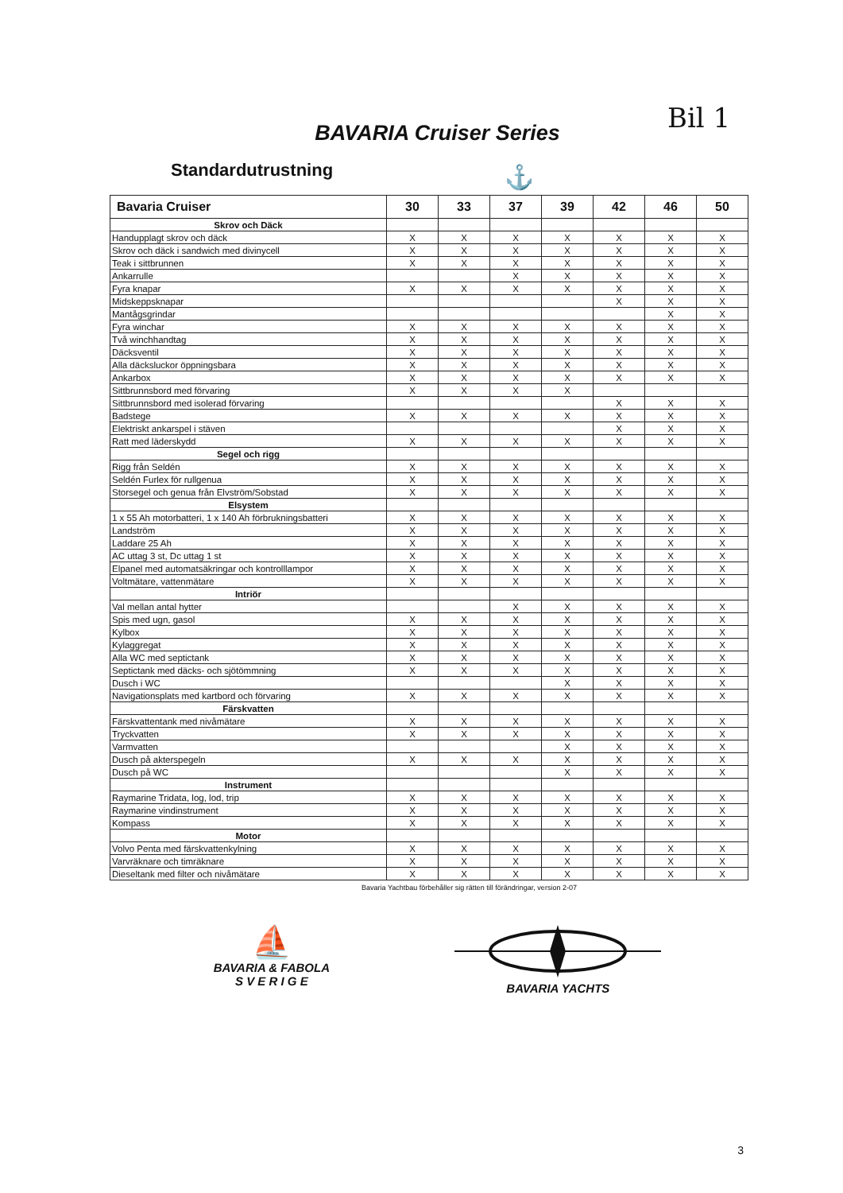Bil 1
BAVARIA Cruiser Series
Standardutrustning
⚓
| Bavaria Cruiser | 30 | 33 | 37 | 39 | 42 | 46 | 50 |
| --- | --- | --- | --- | --- | --- | --- | --- |
| Skrov och Däck | | | | | | | |
| Handupplagt skrov och däck | X | X | X | X | X | X | X |
| Skrov och däck i sandwich med divinycell | X | X | X | X | X | X | X |
| Teak i sittbrunnen | X | X | X | X | X | X | X |
| Ankarrulle | | | X | X | X | X | X |
| Fyra knapar | X | X | X | X | X | X | X |
| Midskeppsknapar | | | | | X | X | X |
| Mantågsgrindar | | | | | | X | X |
| Fyra winchar | X | X | X | X | X | X | X |
| Två winchhandtag | X | X | X | X | X | X | X |
| Däcksventil | X | X | X | X | X | X | X |
| Alla däcksluckor öppningsbara | X | X | X | X | X | X | X |
| Ankarbox | X | X | X | X | X | X | X |
| Sittbrunnsbord med förvaring | X | X | X | X | | | |
| Sittbrunnsbord med isolerad förvaring | | | | | X | X | X |
| Badstege | X | X | X | X | X | X | X |
| Elektriskt ankarspel i stäven | | | | | X | X | X |
| Ratt med läderskydd | X | X | X | X | X | X | X |
| Segel och rigg | | | | | | | |
| Rigg från Seldén | X | X | X | X | X | X | X |
| Seldén Furlex för rullgenua | X | X | X | X | X | X | X |
| Storsegel och genua från Elvström/Sobstad | X | X | X | X | X | X | X |
| Elsystem | | | | | | | |
| 1 x 55 Ah motorbatteri, 1 x 140 Ah förbrukningsbatteri | X | X | X | X | X | X | X |
| Landström | X | X | X | X | X | X | X |
| Laddare 25 Ah | X | X | X | X | X | X | X |
| AC uttag 3 st, Dc uttag 1 st | X | X | X | X | X | X | X |
| Elpanel med automatsäkringar och kontrolllampor | X | X | X | X | X | X | X |
| Voltmätare, vattenmätare | X | X | X | X | X | X | X |
| Intriör | | | | | | | |
| Val mellan antal hytter | | | X | X | X | X | X |
| Spis med ugn, gasol | X | X | X | X | X | X | X |
| Kylbox | X | X | X | X | X | X | X |
| Kylaggregat | X | X | X | X | X | X | X |
| Alla WC med septictank | X | X | X | X | X | X | X |
| Septictank med däcks- och sjötömmning | X | X | X | X | X | X | X |
| Dusch i WC | | | | X | X | X | X |
| Navigationsplats med kartbord och förvaring | X | X | X | X | X | X | X |
| Färskvatten | | | | | | | |
| Färskvattentank med nivåmätare | X | X | X | X | X | X | X |
| Tryckvatten | X | X | X | X | X | X | X |
| Varmvatten | | | | X | X | X | X |
| Dusch på akterspegeln | X | X | X | X | X | X | X |
| Dusch på WC | | | | X | X | X | X |
| Instrument | | | | | | | |
| Raymarine Tridata, log, lod, trip | X | X | X | X | X | X | X |
| Raymarine vindinstrument | X | X | X | X | X | X | X |
| Kompass | X | X | X | X | X | X | X |
| Motor | | | | | | | |
| Volvo Penta med färskvattenkylning | X | X | X | X | X | X | X |
| Varvräknare och timräknare | X | X | X | X | X | X | X |
| Dieseltank med filter och nivåmätare | X | X | X | X | X | X | X |
Bavaria Yachtbau förbehåller sig rätten till förändringar, version 2-07
⛵
BAVARIA & FABOLA
S V E R I G E
BAVARIA YACHTS
3